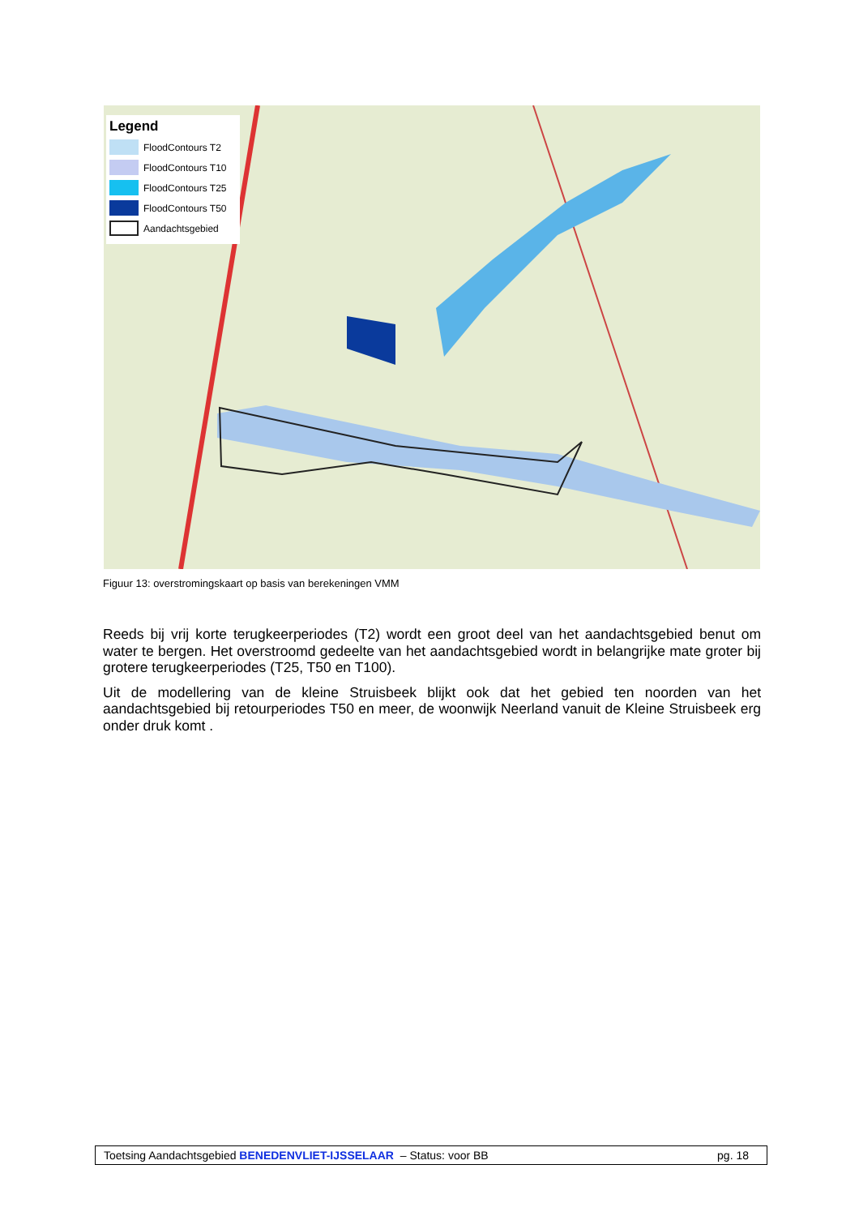Legend
FloodContours T2
FloodContours T10
FloodContours T25
FloodContours T50
Aandachtsgebied
Figuur 13: overstromingskaart op basis van berekeningen VMM
Reeds bij vrij korte terugkeerperiodes (T2) wordt een groot deel van het aandachtsgebied benut om water te bergen. Het overstroomd gedeelte van het aandachtsgebied wordt in belangrijke mate groter bij grotere terugkeerperiodes (T25, T50 en T100).
Uit de modellering van de kleine Struisbeek blijkt ook dat het gebied ten noorden van het aandachtsgebied bij retourperiodes T50 en meer, de woonwijk Neerland vanuit de Kleine Struisbeek erg onder druk komt .
Toetsing Aandachtsgebied BENEDENVLIET-IJSSELAAR – Status: voor BB pg. 18